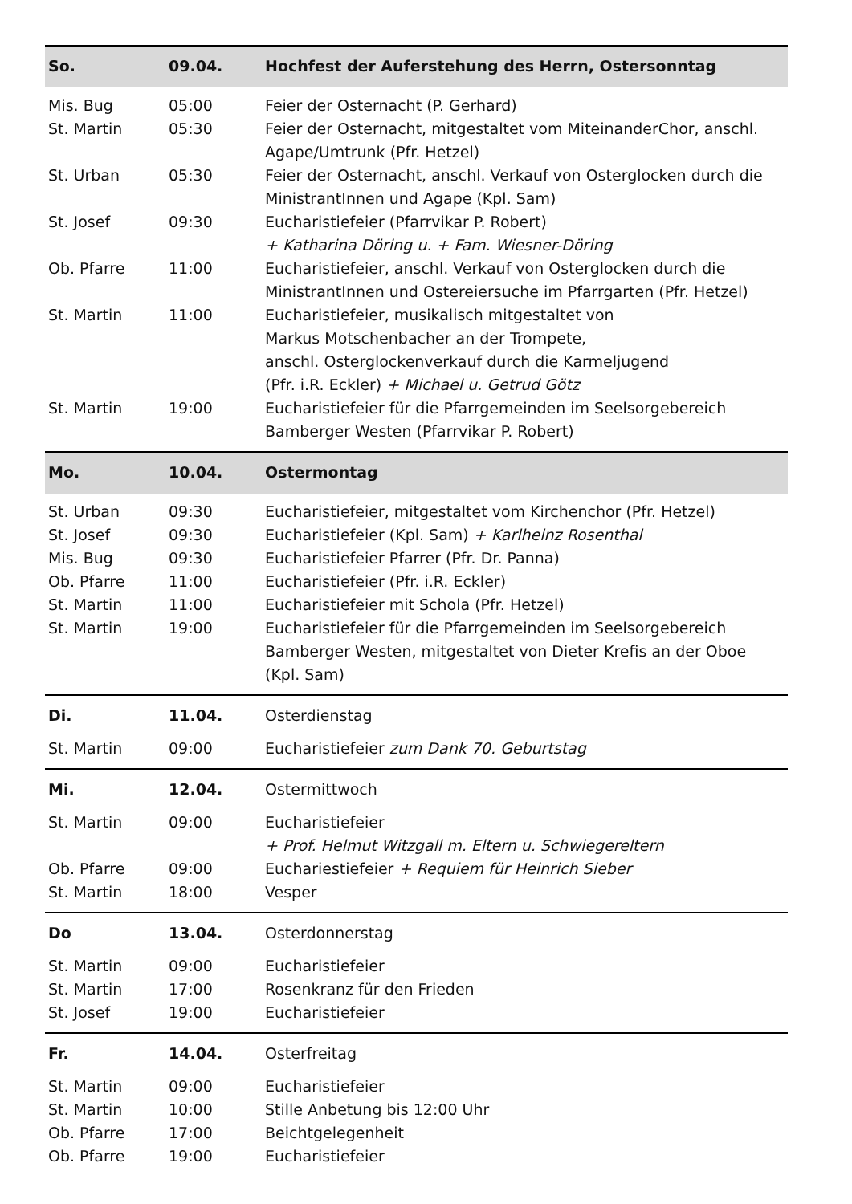| So. | 09.04. | Hochfest der Auferstehung des Herrn, Ostersonntag |
| Mis. Bug | 05:00 | Feier der Osternacht (P. Gerhard) |
| St. Martin | 05:30 | Feier der Osternacht, mitgestaltet vom MiteinanderChor, anschl. Agape/Umtrunk (Pfr. Hetzel) |
| St. Urban | 05:30 | Feier der Osternacht, anschl. Verkauf von Osterglocken durch die MinistrantInnen und Agape (Kpl. Sam) |
| St. Josef | 09:30 | Eucharistiefeier (Pfarrvikar P. Robert) + Katharina Döring u. + Fam. Wiesner-Döring |
| Ob. Pfarre | 11:00 | Eucharistiefeier, anschl. Verkauf von Osterglocken durch die MinistrantInnen und Ostereiersuche im Pfarrgarten (Pfr. Hetzel) |
| St. Martin | 11:00 | Eucharistiefeier, musikalisch mitgestaltet von Markus Motschenbacher an der Trompete, anschl. Osterglockenverkauf durch die Karmeljugend (Pfr. i.R. Eckler) + Michael u. Getrud Götz |
| St. Martin | 19:00 | Eucharistiefeier für die Pfarrgemeinden im Seelsorgebereich Bamberger Westen (Pfarrvikar P. Robert) |
| Mo. | 10.04. | Ostermontag |
| St. Urban | 09:30 | Eucharistiefeier, mitgestaltet vom Kirchenchor (Pfr. Hetzel) |
| St. Josef | 09:30 | Eucharistiefeier (Kpl. Sam) + Karlheinz Rosenthal |
| Mis. Bug | 09:30 | Eucharistiefeier Pfarrer (Pfr. Dr. Panna) |
| Ob. Pfarre | 11:00 | Eucharistiefeier (Pfr. i.R. Eckler) |
| St. Martin | 11:00 | Eucharistiefeier mit Schola (Pfr. Hetzel) |
| St. Martin | 19:00 | Eucharistiefeier für die Pfarrgemeinden im Seelsorgebereich Bamberger Westen, mitgestaltet von Dieter Krefis an der Oboe (Kpl. Sam) |
| Di. | 11.04. | Osterdienstag |
| St. Martin | 09:00 | Eucharistiefeier zum Dank 70. Geburtstag |
| Mi. | 12.04. | Ostermittwoch |
| St. Martin | 09:00 | Eucharistiefeier + Prof. Helmut Witzgall m. Eltern u. Schwiegereltern |
| Ob. Pfarre | 09:00 | Euchariestiefeier + Requiem für Heinrich Sieber |
| St. Martin | 18:00 | Vesper |
| Do | 13.04. | Osterdonnerstag |
| St. Martin | 09:00 | Eucharistiefeier |
| St. Martin | 17:00 | Rosenkranz für den Frieden |
| St. Josef | 19:00 | Eucharistiefeier |
| Fr. | 14.04. | Osterfreitag |
| St. Martin | 09:00 | Eucharistiefeier |
| St. Martin | 10:00 | Stille Anbetung bis 12:00 Uhr |
| Ob. Pfarre | 17:00 | Beichtgelegenheit |
| Ob. Pfarre | 19:00 | Eucharistiefeier |